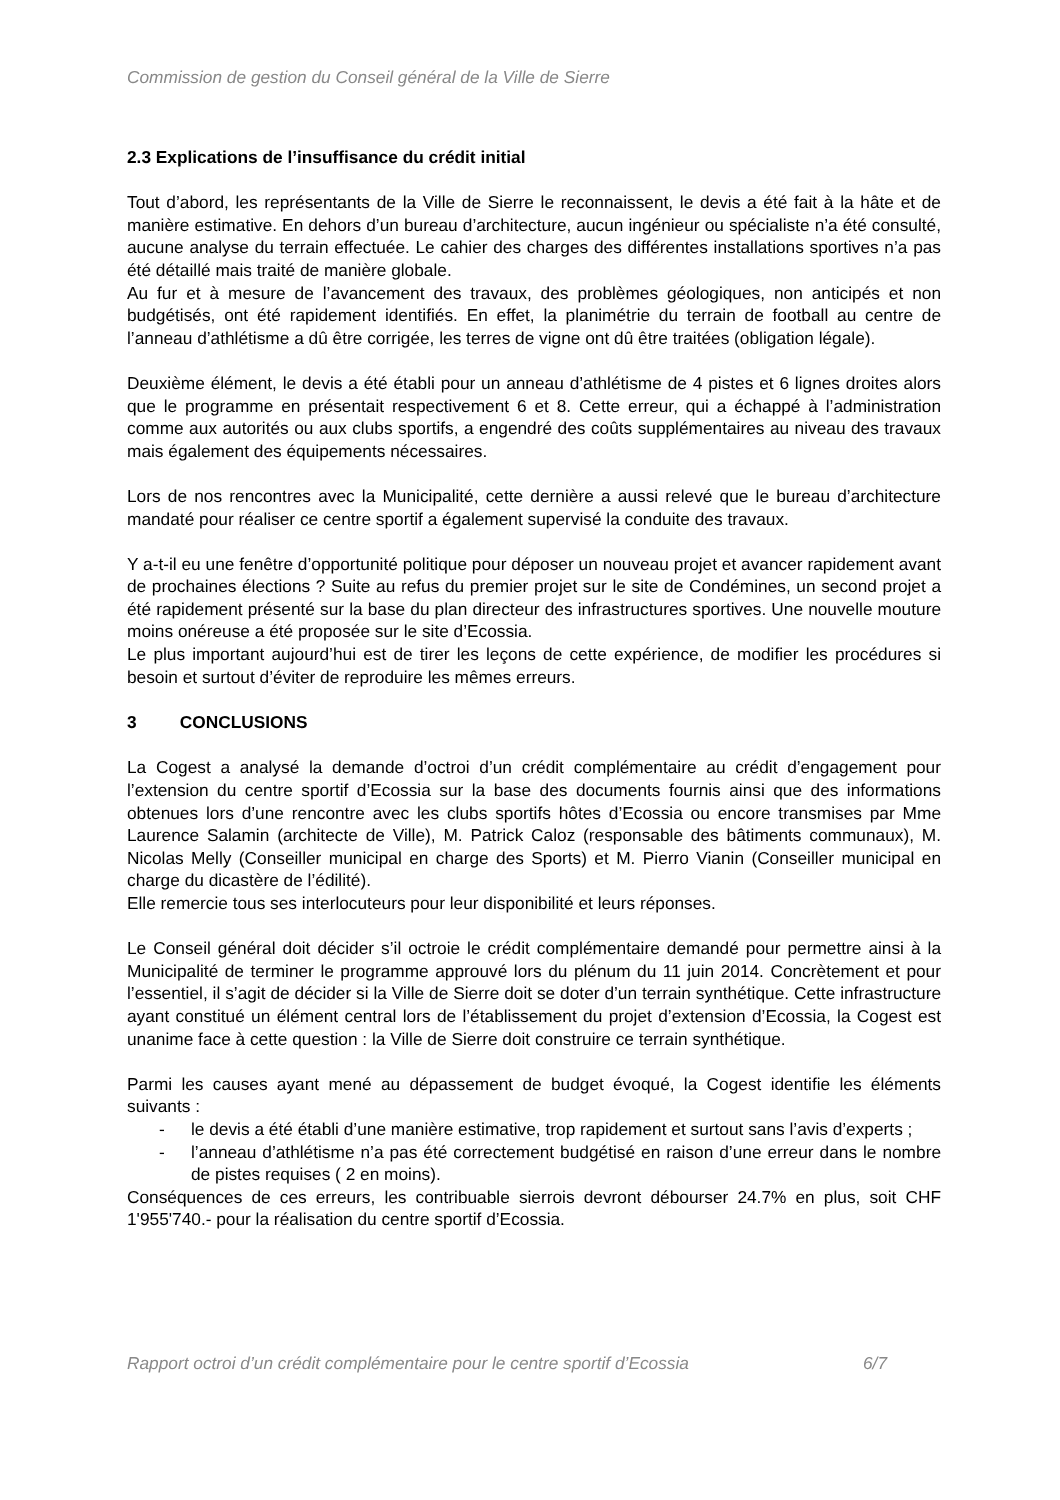Commission de gestion du Conseil général de la Ville de Sierre
2.3 Explications de l’insuffisance du crédit initial
Tout d’abord, les représentants de la Ville de Sierre le reconnaissent, le devis a été fait à la hâte et de manière estimative. En dehors d’un bureau d’architecture, aucun ingénieur ou spécialiste n’a été consulté, aucune analyse du terrain effectuée. Le cahier des charges des différentes installations sportives n’a pas été détaillé mais traité de manière globale.
Au fur et à mesure de l’avancement des travaux, des problèmes géologiques, non anticipés et non budgétisés, ont été rapidement identifiés. En effet, la planimétrie du terrain de football au centre de l’anneau d’athlétisme a dû être corrigée, les terres de vigne ont dû être traitées (obligation légale).
Deuxième élément, le devis a été établi pour un anneau d’athlétisme de 4 pistes et 6 lignes droites alors que le programme en présentait respectivement 6 et 8. Cette erreur, qui a échappé à l’administration comme aux autorités ou aux clubs sportifs, a engendré des coûts supplémentaires au niveau des travaux mais également des équipements nécessaires.
Lors de nos rencontres avec la Municipalité, cette dernière a aussi relevé que le bureau d’architecture mandaté pour réaliser ce centre sportif a également supervisé la conduite des travaux.
Y a-t-il eu une fenêtre d’opportunité politique pour déposer un nouveau projet et avancer rapidement avant de prochaines élections ? Suite au refus du premier projet sur le site de Condémines, un second projet a été rapidement présenté sur la base du plan directeur des infrastructures sportives. Une nouvelle mouture moins onéreuse a été proposée sur le site d’Ecossia.
Le plus important aujourd’hui est de tirer les leçons de cette expérience, de modifier les procédures si besoin et surtout d’éviter de reproduire les mêmes erreurs.
3 CONCLUSIONS
La Cogest a analysé la demande d’octroi d’un crédit complémentaire au crédit d’engagement pour l’extension du centre sportif d’Ecossia sur la base des documents fournis ainsi que des informations obtenues lors d’une rencontre avec les clubs sportifs hôtes d’Ecossia ou encore transmises par Mme Laurence Salamin (architecte de Ville), M. Patrick Caloz (responsable des bâtiments communaux), M. Nicolas Melly (Conseiller municipal en charge des Sports) et M. Pierro Vianin (Conseiller municipal en charge du dicastère de l’édilité).
Elle remercie tous ses interlocuteurs pour leur disponibilité et leurs réponses.
Le Conseil général doit décider s’il octroie le crédit complémentaire demandé pour permettre ainsi à la Municipalité de terminer le programme approuvé lors du plénum du 11 juin 2014. Concrètement et pour l’essentiel, il s’agit de décider si la Ville de Sierre doit se doter d’un terrain synthétique. Cette infrastructure ayant constitué un élément central lors de l’établissement du projet d’extension d’Ecossia, la Cogest est unanime face à cette question : la Ville de Sierre doit construire ce terrain synthétique.
Parmi les causes ayant mené au dépassement de budget évoqué, la Cogest identifie les éléments suivants :
- le devis a été établi d’une manière estimative, trop rapidement et surtout sans l’avis d’experts ;
- l’anneau d’athlétisme n’a pas été correctement budgétisé en raison d’une erreur dans le nombre de pistes requises ( 2 en moins).
Conséquences de ces erreurs, les contribuable sierrois devront débourser 24.7% en plus, soit CHF 1'955'740.- pour la réalisation du centre sportif d’Ecossia.
Rapport octroi d’un crédit complémentaire pour le centre sportif d’Ecossia 6/7